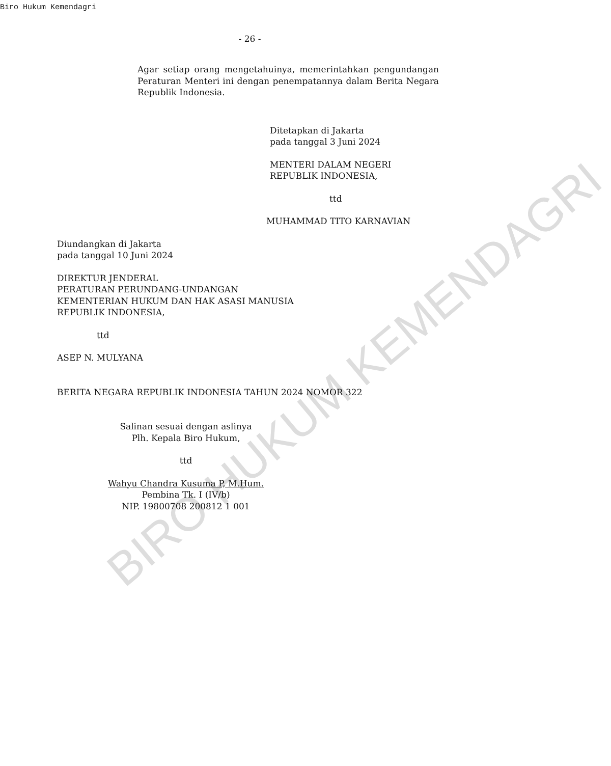BIRO HUKUM KEMENDAGRI
Biro Hukum Kemendagri
- 26 -
Agar setiap orang mengetahuinya, memerintahkan pengundangan Peraturan Menteri ini dengan penempatannya dalam Berita Negara Republik Indonesia.
Ditetapkan di Jakarta
pada tanggal 3 Juni 2024
MENTERI DALAM NEGERI
REPUBLIK INDONESIA,
ttd
MUHAMMAD TITO KARNAVIAN
Diundangkan di Jakarta
pada tanggal 10 Juni 2024
DIREKTUR JENDERAL
PERATURAN PERUNDANG-UNDANGAN
KEMENTERIAN HUKUM DAN HAK ASASI MANUSIA
REPUBLIK INDONESIA,
ttd
ASEP N. MULYANA
BERITA NEGARA REPUBLIK INDONESIA TAHUN 2024 NOMOR 322
Salinan sesuai dengan aslinya
Plh. Kepala Biro Hukum,
ttd
Wahyu Chandra Kusuma P, M.Hum.
Pembina Tk. I (IV/b)
NIP. 19800708 200812 1 001